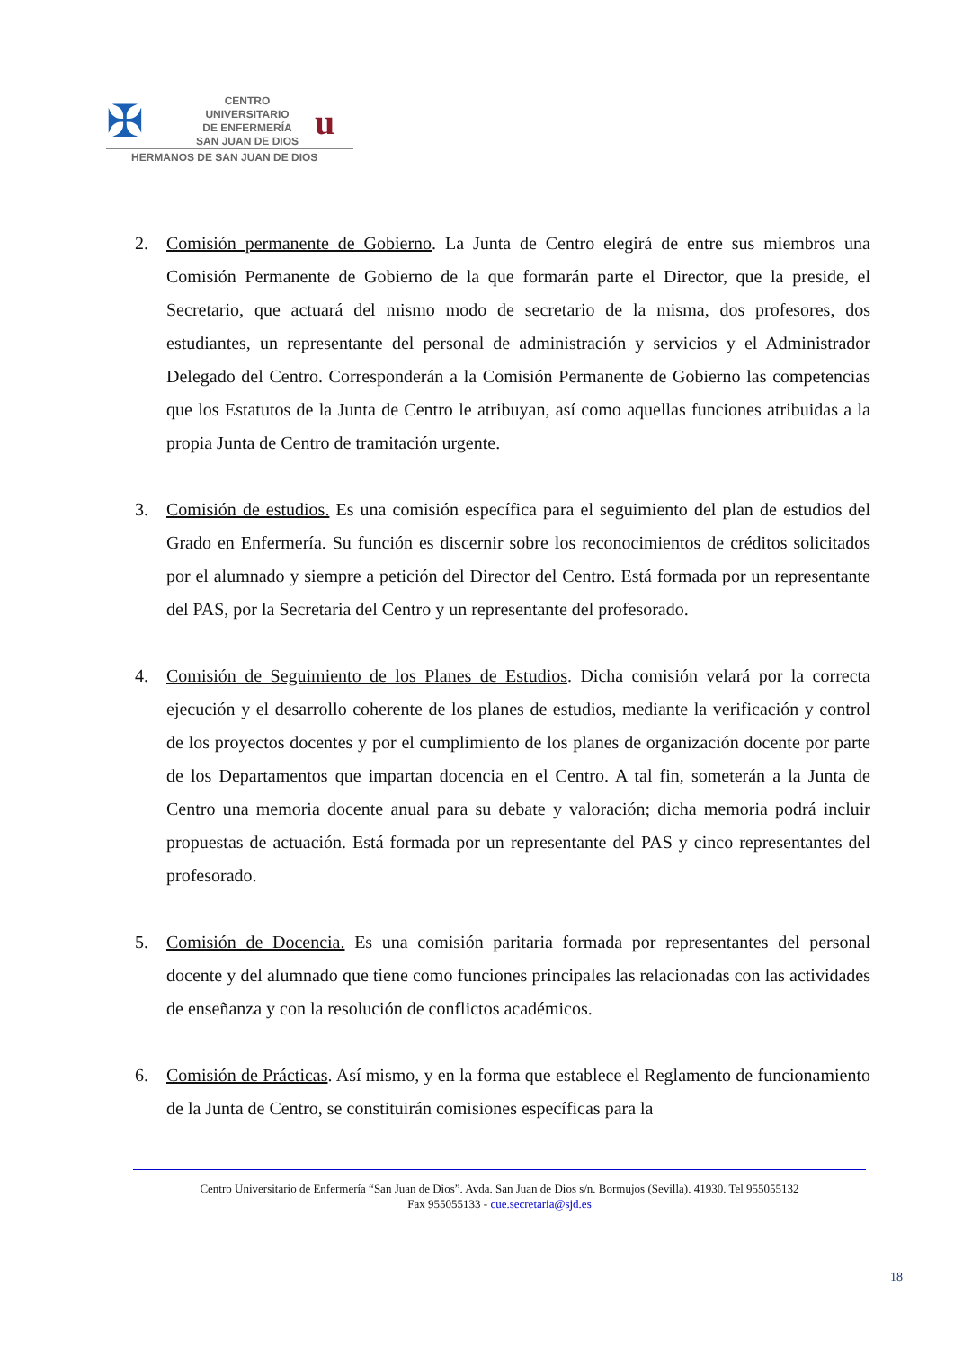✠
CENTRO
UNIVERSITARIO
DE ENFERMERÍA
SAN JUAN DE DIOS
u
HERMANOS DE SAN JUAN DE DIOS
2. Comisión permanente de Gobierno. La Junta de Centro elegirá de entre sus miembros una Comisión Permanente de Gobierno de la que formarán parte el Director, que la preside, el Secretario, que actuará del mismo modo de secretario de la misma, dos profesores, dos estudiantes, un representante del personal de administración y servicios y el Administrador Delegado del Centro. Corresponderán a la Comisión Permanente de Gobierno las competencias que los Estatutos de la Junta de Centro le atribuyan, así como aquellas funciones atribuidas a la propia Junta de Centro de tramitación urgente.
3. Comisión de estudios. Es una comisión específica para el seguimiento del plan de estudios del Grado en Enfermería. Su función es discernir sobre los reconocimientos de créditos solicitados por el alumnado y siempre a petición del Director del Centro. Está formada por un representante del PAS, por la Secretaria del Centro y un representante del profesorado.
4. Comisión de Seguimiento de los Planes de Estudios. Dicha comisión velará por la correcta ejecución y el desarrollo coherente de los planes de estudios, mediante la verificación y control de los proyectos docentes y por el cumplimiento de los planes de organización docente por parte de los Departamentos que impartan docencia en el Centro. A tal fin, someterán a la Junta de Centro una memoria docente anual para su debate y valoración; dicha memoria podrá incluir propuestas de actuación. Está formada por un representante del PAS y cinco representantes del profesorado.
5. Comisión de Docencia. Es una comisión paritaria formada por representantes del personal docente y del alumnado que tiene como funciones principales las relacionadas con las actividades de enseñanza y con la resolución de conflictos académicos.
6. Comisión de Prácticas. Así mismo, y en la forma que establece el Reglamento de funcionamiento de la Junta de Centro, se constituirán comisiones específicas para la
Centro Universitario de Enfermería “San Juan de Dios”. Avda. San Juan de Dios s/n. Bormujos (Sevilla). 41930. Tel 955055132
Fax 955055133 - cue.secretaria@sjd.es
18